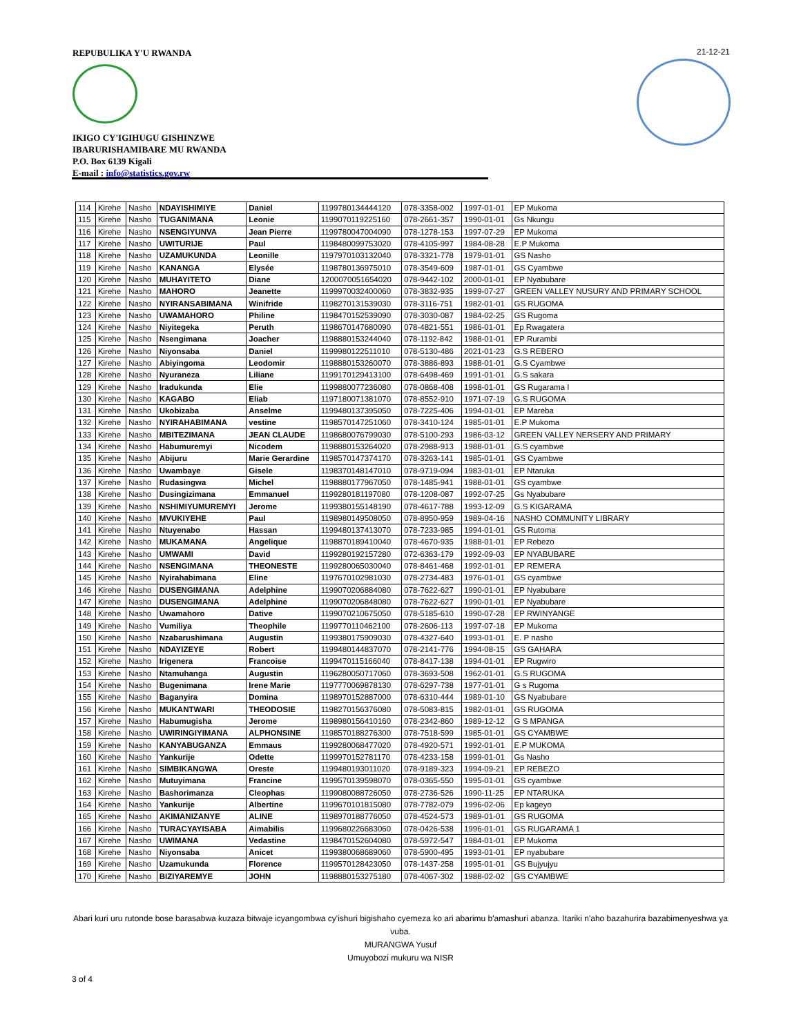REPUBULIKA Y'U RWANDA
IKIGO CY'IGIHUGU GISHINZWE
IBARURISHAMIBARE MU RWANDA
P.O. Box 6139 Kigali
E-mail : info@statistics.gov.rw
21-12-21
| 114 | Kirehe | Nasho | NDAYISHIMIYE | Daniel | 1199780134444120 | 078-3358-002 | 1997-01-01 | EP Mukoma |
| 115 | Kirehe | Nasho | TUGANIMANA | Leonie | 1199070119225160 | 078-2661-357 | 1990-01-01 | Gs Nkungu |
| 116 | Kirehe | Nasho | NSENGIYUNVA | Jean Pierre | 1199780047004090 | 078-1278-153 | 1997-07-29 | EP Mukoma |
| 117 | Kirehe | Nasho | UWITURIJE | Paul | 1198480099753020 | 078-4105-997 | 1984-08-28 | E.P Mukoma |
| 118 | Kirehe | Nasho | UZAMUKUNDA | Leonille | 1197970103132040 | 078-3321-778 | 1979-01-01 | GS Nasho |
| 119 | Kirehe | Nasho | KANANGA | Elysée | 1198780136975010 | 078-3549-609 | 1987-01-01 | GS Cyambwe |
| 120 | Kirehe | Nasho | MUHAYITETO | Diane | 1200070051654020 | 078-9442-102 | 2000-01-01 | EP Nyabubare |
| 121 | Kirehe | Nasho | MAHORO | Jeanette | 1199970032400060 | 078-3832-935 | 1999-07-27 | GREEN VALLEY NUSURY AND PRIMARY SCHOOL |
| 122 | Kirehe | Nasho | NYIRANSABIMANA | Winifride | 1198270131539030 | 078-3116-751 | 1982-01-01 | GS RUGOMA |
| 123 | Kirehe | Nasho | UWAMAHORO | Philine | 1198470152539090 | 078-3030-087 | 1984-02-25 | GS Rugoma |
| 124 | Kirehe | Nasho | Niyitegeka | Peruth | 1198670147680090 | 078-4821-551 | 1986-01-01 | Ep Rwagatera |
| 125 | Kirehe | Nasho | Nsengimana | Joacher | 1198880153244040 | 078-1192-842 | 1988-01-01 | EP Rurambi |
| 126 | Kirehe | Nasho | Niyonsaba | Daniel | 1199980122511010 | 078-5130-486 | 2021-01-23 | G.S REBERO |
| 127 | Kirehe | Nasho | Abiyingoma | Leodomir | 1198880153260070 | 078-3886-893 | 1988-01-01 | G.S Cyambwe |
| 128 | Kirehe | Nasho | Nyuraneza | Liliane | 1199170129413100 | 078-6498-469 | 1991-01-01 | G.S sakara |
| 129 | Kirehe | Nasho | Iradukunda | Elie | 1199880077236080 | 078-0868-408 | 1998-01-01 | GS Rugarama I |
| 130 | Kirehe | Nasho | KAGABO | Eliab | 1197180071381070 | 078-8552-910 | 1971-07-19 | G.S RUGOMA |
| 131 | Kirehe | Nasho | Ukobizaba | Anselme | 1199480137395050 | 078-7225-406 | 1994-01-01 | EP Mareba |
| 132 | Kirehe | Nasho | NYIRAHABIMANA | vestine | 1198570147251060 | 078-3410-124 | 1985-01-01 | E.P Mukoma |
| 133 | Kirehe | Nasho | MBITEZIMANA | JEAN CLAUDE | 1198680076799030 | 078-5100-293 | 1986-03-12 | GREEN VALLEY NERSERY AND PRIMARY |
| 134 | Kirehe | Nasho | Habumuremyi | Nicodem | 1198880153264020 | 078-2988-913 | 1988-01-01 | G.S cyambwe |
| 135 | Kirehe | Nasho | Abijuru | Marie Gerardine | 1198570147374170 | 078-3263-141 | 1985-01-01 | GS Cyambwe |
| 136 | Kirehe | Nasho | Uwambaye | Gisele | 1198370148147010 | 078-9719-094 | 1983-01-01 | EP Ntaruka |
| 137 | Kirehe | Nasho | Rudasingwa | Michel | 1198880177967050 | 078-1485-941 | 1988-01-01 | GS cyambwe |
| 138 | Kirehe | Nasho | Dusingizimana | Emmanuel | 1199280181197080 | 078-1208-087 | 1992-07-25 | Gs Nyabubare |
| 139 | Kirehe | Nasho | NSHIMIYUMUREMYI | Jerome | 1199380155148190 | 078-4617-788 | 1993-12-09 | G.S KIGARAMA |
| 140 | Kirehe | Nasho | MVUKIYEHE | Paul | 1198980149508050 | 078-8950-959 | 1989-04-16 | NASHO COMMUNITY LIBRARY |
| 141 | Kirehe | Nasho | Ntuyenabo | Hassan | 1199480137413070 | 078-7233-985 | 1994-01-01 | GS Rutoma |
| 142 | Kirehe | Nasho | MUKAMANA | Angelique | 1198870189410040 | 078-4670-935 | 1988-01-01 | EP Rebezo |
| 143 | Kirehe | Nasho | UMWAMI | David | 1199280192157280 | 072-6363-179 | 1992-09-03 | EP NYABUBARE |
| 144 | Kirehe | Nasho | NSENGIMANA | THEONESTE | 1199280065030040 | 078-8461-468 | 1992-01-01 | EP REMERA |
| 145 | Kirehe | Nasho | Nyirahabimana | Eline | 1197670102981030 | 078-2734-483 | 1976-01-01 | GS cyambwe |
| 146 | Kirehe | Nasho | DUSENGIMANA | Adelphine | 1199070206884080 | 078-7622-627 | 1990-01-01 | EP Nyabubare |
| 147 | Kirehe | Nasho | DUSENGIMANA | Adelphine | 1199070206848080 | 078-7622-627 | 1990-01-01 | EP Nyabubare |
| 148 | Kirehe | Nasho | Uwamahoro | Dative | 1199070210675050 | 078-5185-610 | 1990-07-28 | EP RWINYANGE |
| 149 | Kirehe | Nasho | Vumiliya | Theophile | 1199770110462100 | 078-2606-113 | 1997-07-18 | EP Mukoma |
| 150 | Kirehe | Nasho | Nzabarushimana | Augustin | 1199380175909030 | 078-4327-640 | 1993-01-01 | E. P nasho |
| 151 | Kirehe | Nasho | NDAYIZEYE | Robert | 1199480144837070 | 078-2141-776 | 1994-08-15 | GS GAHARA |
| 152 | Kirehe | Nasho | Irigenera | Francoise | 1199470115166040 | 078-8417-138 | 1994-01-01 | EP Rugwiro |
| 153 | Kirehe | Nasho | Ntamuhanga | Augustin | 1196280050717060 | 078-3693-508 | 1962-01-01 | G.S RUGOMA |
| 154 | Kirehe | Nasho | Bugenimana | Irene Marie | 1197770069878130 | 078-6297-738 | 1977-01-01 | G s Rugoma |
| 155 | Kirehe | Nasho | Baganyira | Domina | 1198970152887000 | 078-6310-444 | 1989-01-10 | GS Nyabubare |
| 156 | Kirehe | Nasho | MUKANTWARI | THEODOSIE | 1198270156376080 | 078-5083-815 | 1982-01-01 | GS RUGOMA |
| 157 | Kirehe | Nasho | Habumugisha | Jerome | 1198980156410160 | 078-2342-860 | 1989-12-12 | G S MPANGA |
| 158 | Kirehe | Nasho | UWIRINGIYIMANA | ALPHONSINE | 1198570188276300 | 078-7518-599 | 1985-01-01 | GS CYAMBWE |
| 159 | Kirehe | Nasho | KANYABUGANZA | Emmaus | 1199280068477020 | 078-4920-571 | 1992-01-01 | E.P MUKOMA |
| 160 | Kirehe | Nasho | Yankurije | Odette | 1199970152781170 | 078-4233-158 | 1999-01-01 | Gs Nasho |
| 161 | Kirehe | Nasho | SIMBIKANGWA | Oreste | 1199480193011020 | 078-9189-323 | 1994-09-21 | EP REBEZO |
| 162 | Kirehe | Nasho | Mutuyimana | Francine | 1199570139598070 | 078-0365-550 | 1995-01-01 | GS cyambwe |
| 163 | Kirehe | Nasho | Bashorimanza | Cleophas | 1199080088726050 | 078-2736-526 | 1990-11-25 | EP NTARUKA |
| 164 | Kirehe | Nasho | Yankurije | Albertine | 1199670101815080 | 078-7782-079 | 1996-02-06 | Ep kageyo |
| 165 | Kirehe | Nasho | AKIMANIZANYE | ALINE | 1198970188776050 | 078-4524-573 | 1989-01-01 | GS RUGOMA |
| 166 | Kirehe | Nasho | TURACYAYISABA | Aimabilis | 1199680226683060 | 078-0426-538 | 1996-01-01 | GS RUGARAMA 1 |
| 167 | Kirehe | Nasho | UWIMANA | Vedastine | 1198470152604080 | 078-5972-547 | 1984-01-01 | EP Mukoma |
| 168 | Kirehe | Nasho | Niyonsaba | Anicet | 1199380068689060 | 078-5900-495 | 1993-01-01 | EP nyabubare |
| 169 | Kirehe | Nasho | Uzamukunda | Florence | 1199570128423050 | 078-1437-258 | 1995-01-01 | GS Bujyujyu |
| 170 | Kirehe | Nasho | BIZIYAREMYE | JOHN | 1198880153275180 | 078-4067-302 | 1988-02-02 | GS CYAMBWE |
Abari kuri uru rutonde bose barasabwa kuzaza bitwaje icyangombwa cy'ishuri bigishaho cyemeza ko ari abarimu b'amashuri abanza. Itariki n'aho bazahurira bazabimenyeshwa ya vuba.
MURANGWA Yusuf
Umuyobozi mukuru wa NISR
3 of 4